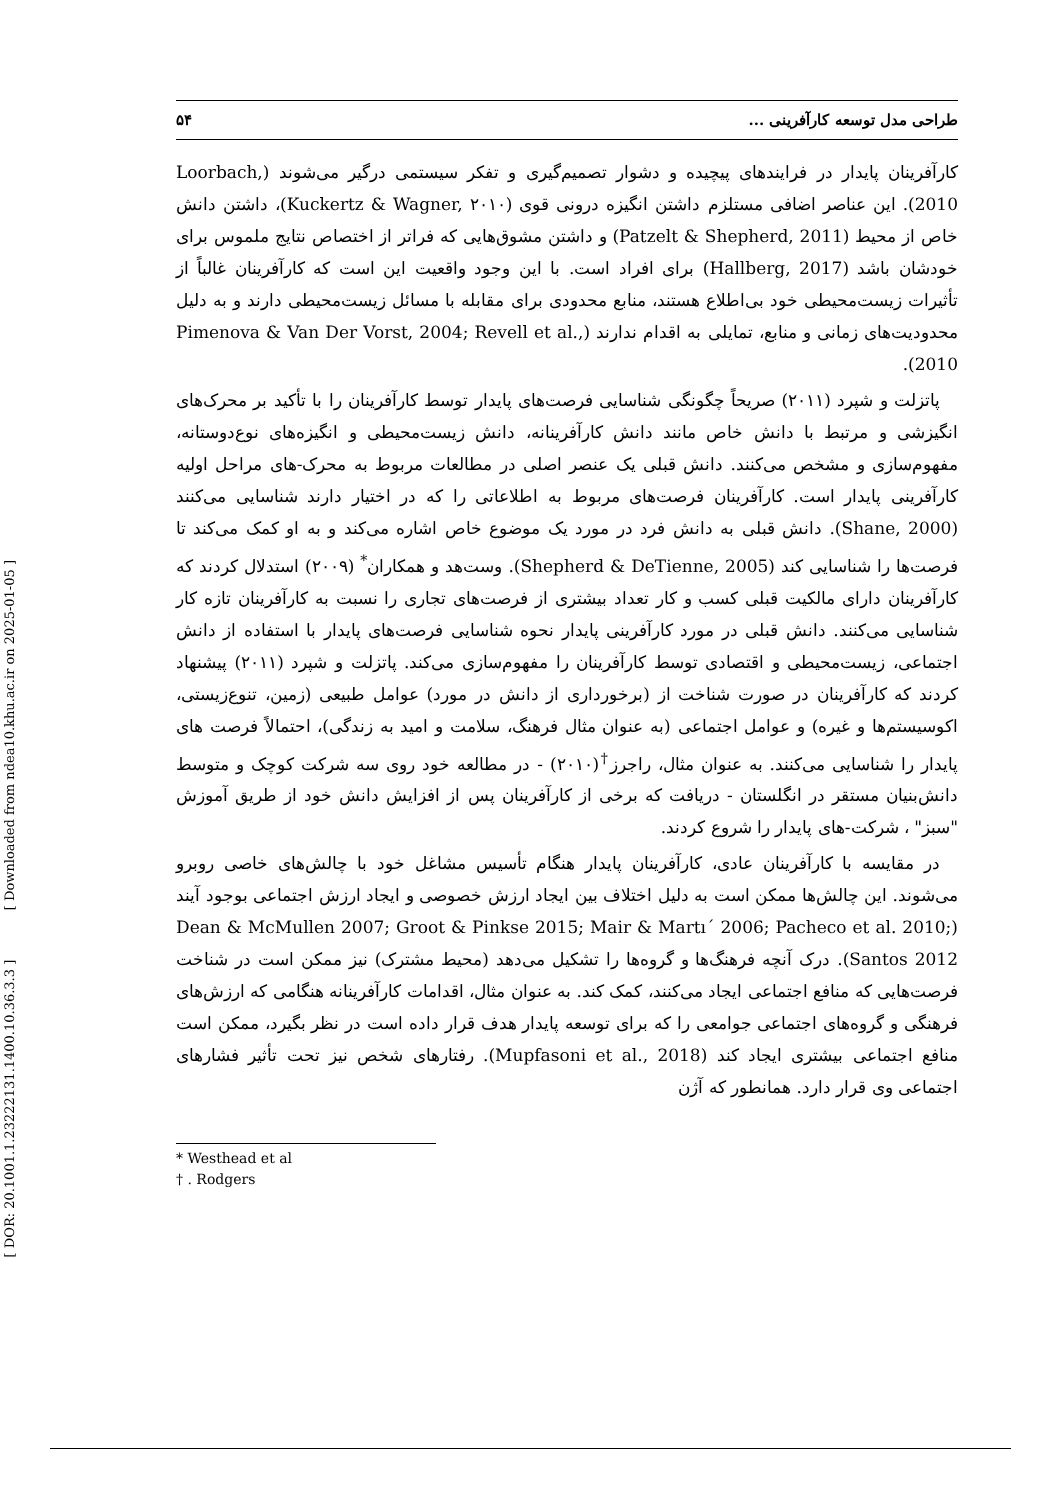[ DOR: 20.1001.1.23222131.1400.10.36.3.3 ] [ Downloaded from ndea10.khu.ac.ir on 2025-01-05 ]
طراحی مدل توسعه کارآفرینی ... ۵۴
کارآفرینان پایدار در فرایندهای پیچیده و دشوار تصمیم‌گیری و تفکر سیستمی درگیر می‌شوند (Loorbach, 2010). این عناصر اضافی مستلزم داشتن انگیزه درونی قوی (Kuckertz & Wagner, ۲۰۱۰)، داشتن دانش خاص از محیط (Patzelt & Shepherd, 2011) و داشتن مشوق‌هایی که فراتر از اختصاص نتایج ملموس برای خودشان باشد (Hallberg, 2017) برای افراد است. با این وجود واقعیت این است که کارآفرینان غالباً از تأثیرات زیست‌محیطی خود بی‌اطلاع هستند، منابع محدودی برای مقابله با مسائل زیست‌محیطی دارند و به دلیل محدودیت‌های زمانی و منابع، تمایلی به اقدام ندارند (Pimenova & Van Der Vorst, 2004; Revell et al., 2010).
پاتزلت و شپرد (۲۰۱۱) صریحاً چگونگی شناسایی فرصت‌های پایدار توسط کارآفرینان را با تأکید بر محرک‌های انگیزشی و مرتبط با دانش خاص مانند دانش کارآفرینانه، دانش زیست‌محیطی و انگیزه‌های نوع‌دوستانه، مفهوم‌سازی و مشخص می‌کنند. دانش قبلی یک عنصر اصلی در مطالعات مربوط به محرک-های مراحل اولیه کارآفرینی پایدار است. کارآفرینان فرصت‌های مربوط به اطلاعاتی را که در اختیار دارند شناسایی می‌کنند (Shane, 2000). دانش قبلی به دانش فرد در مورد یک موضوع خاص اشاره می‌کند و به او کمک می‌کند تا فرصت‌ها را شناسایی کند (Shepherd & DeTienne, 2005). وست‌هد و همکاران<sup>*</sup> (۲۰۰۹) استدلال کردند که کارآفرینان دارای مالکیت قبلی کسب و کار تعداد بیشتری از فرصت‌های تجاری را نسبت به کارآفرینان تازه کار شناسایی می‌کنند. دانش قبلی در مورد کارآفرینی پایدار نحوه شناسایی فرصت‌های پایدار با استفاده از دانش اجتماعی، زیست‌محیطی و اقتصادی توسط کارآفرینان را مفهوم‌سازی می‌کند. پاتزلت و شپرد (۲۰۱۱) پیشنهاد کردند که کارآفرینان در صورت شناخت از (برخورداری از دانش در مورد) عوامل طبیعی (زمین، تنوع‌زیستی، اکوسیستم‌ها و غیره) و عوامل اجتماعی (به عنوان مثال فرهنگ، سلامت و امید به زندگی)، احتمالاً فرصت های پایدار را شناسایی می‌کنند. به عنوان مثال، راجرز<sup>†</sup>(۲۰۱۰) - در مطالعه خود روی سه شرکت کوچک و متوسط دانش‌بنیان مستقر در انگلستان - دریافت که برخی از کارآفرینان پس از افزایش دانش خود از طریق آموزش "سبز" ، شرکت-های پایدار را شروع کردند.
در مقایسه با کارآفرینان عادی، کارآفرینان پایدار هنگام تأسیس مشاغل خود با چالش‌های خاصی روبرو می‌شوند. این چالش‌ها ممکن است به دلیل اختلاف بین ایجاد ارزش خصوصی و ایجاد ارزش اجتماعی بوجود آیند (Dean & McMullen 2007; Groot & Pinkse 2015; Mair & Martı´ 2006; Pacheco et al. 2010; Santos 2012). درک آنچه فرهنگ‌ها و گروه‌ها را تشکیل می‌دهد (محیط مشترک) نیز ممکن است در شناخت فرصت‌هایی که منافع اجتماعی ایجاد می‌کنند، کمک کند. به عنوان مثال، اقدامات کارآفرینانه هنگامی که ارزش‌های فرهنگی و گروه‌های اجتماعی جوامعی را که برای توسعه پایدار هدف قرار داده است در نظر بگیرد، ممکن است منافع اجتماعی بیشتری ایجاد کند (Mupfasoni et al., 2018). رفتارهای شخص نیز تحت تأثیر فشارهای اجتماعی وی قرار دارد. همانطور که آژن
* Westhead et al
† . Rodgers